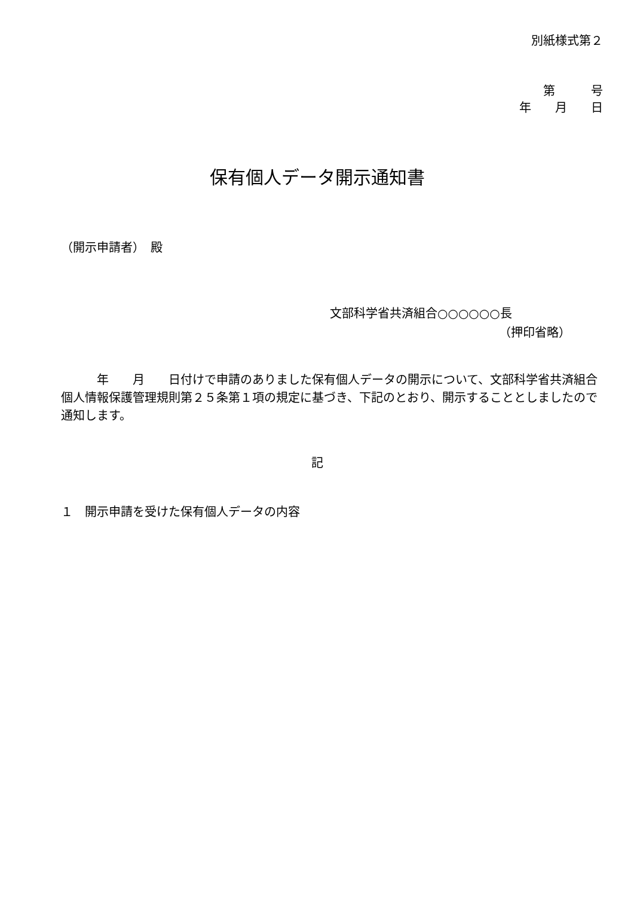別紙様式第２
第　　　号
年　　月　　日
保有個人データ開示通知書
（開示申請者）　殿
文部科学省共済組合○○○○○○長
（押印省略）
　　　年　　月　　日付けで申請のありました保有個人データの開示について、文部科学省共済組合個人情報保護管理規則第２５条第１項の規定に基づき、下記のとおり、開示することとしましたので通知します。
記
１　開示申請を受けた保有個人データの内容